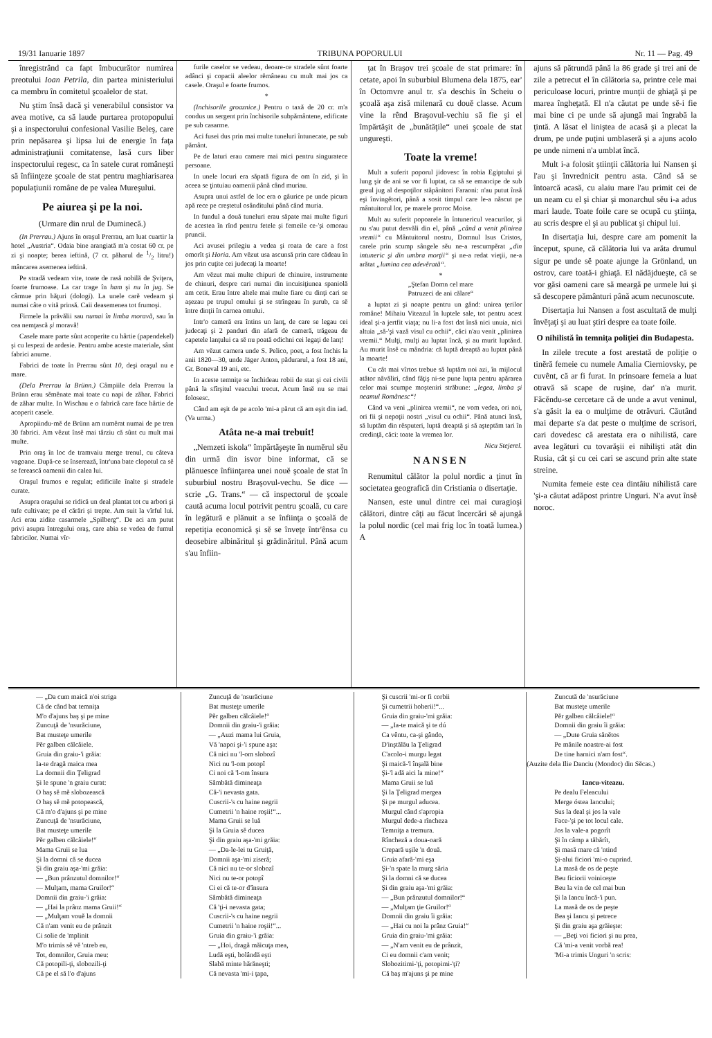19/31 Ianuarie 1897 TRIBUNA POPORULUI Nr. 11 — Pag. 49
înregistrând ca fapt îmbucurător numirea preotului Ioan Petrila, din partea ministeriului ca membru în comitetul şcoalelor de stat.
Nu ştim însă dacă şi venerabilul consistor va avea motive, ca să laude purtarea protopopului şi a inspectorului confesional Vasilie Beleş, care prin nepăsarea şi lipsa lui de energie în faţa administraţiunii comitatense, lasă curs liber inspectorului regesc, ca în satele curat româneşti să înfiinţeze şcoale de stat pentru maghiarisarea populaţiunii române de pe valea Mureşului.
Pe aiurea şi pe la noi.
(Urmare din nrul de Duminecă.)
(In Prerrau.) Ajuns în oraşul Prerrau, am luat cuartir la hotel „Austria“. Odaia bine arangiată m'a costat 60 cr. pe zi şi noapte; berea ieftină, (7 cr. păharul de 1/2 litru!) mâncarea asemenea ieftină.
Pe stradă vedeam vite, toate de rasă nobilă de Şviţera, foarte frumoase. La car trage în ham şi nu în jug. Se cârmue prin hăţuri (dologi). La unele carĕ vedeam şi numai câte o vită prinsă. Caii deasemenea tot frumoşi.
Firmele la prăvălii sau numai în limba moravă, sau în cea nemţască şi moravă!
Casele mare parte sûnt acoperite cu hârtie (papendekel) şi cu lespezi de ardesie. Pentru ambe aceste materiale, sânt fabrici anume.
Fabrici de toate în Prerrau sûnt 10, deşi oraşul nu e mare.
(Dela Prerrau la Brünn.) Câmpiile dela Prerrau la Brünn erau sĕmĕnate mai toate cu napi de zăhar. Fabrici de zăhar multe. In Wischau e o fabrică care face hârtie de acoperit casele.
Apropiindu-mĕ de Brünn am numĕrat numai de pe tren 30 fabrici. Am vĕzut însĕ mai târziu că sûnt cu mult mai multe.
Prin oraş în loc de tramvaiu merge trenul, cu câteva vagoane. După-ce se înserează, într'una bate clopotul ca sĕ se ferească oamenii din calea lui.
Oraşul frumos e regulat; edificiile înalte şi stradele curate.
Asupra oraşului se ridică un deal plantat tot cu arbori şi tufe cultivate; pe el cărări şi trepte. Am suit la vîrful lui. Aci erau zidite casarmele „Spilberg“. De aci am putut privi asupra întregului oraş, care abia se vedea de fumul fabricilor. Numai vîr-
furile caselor se vedeau, deoare-ce stradele sûnt foarte adânci şi copacii aleelor rĕmâneau cu mult mai jos ca casele. Oraşul e foarte frumos.
*
(Inchisorile groaznice.) Pentru o taxă de 20 cr. m'a condus un sergent prin închisorile subpământene, edificate pe sub casarme.
Aci fusei dus prin mai multe tuneluri întunecate, pe sub pământ.
Pe de laturi erau camere mai mici pentru singuratece persoane.
In unele locuri era săpată figura de om în zid, şi în aceea se ţintuiau oamenii până când muriau.
Asupra unui astfel de loc era o gâurice pe unde picura apă rece pe creştetul osânditului până când muria.
In fundul a două tuneluri erau săpate mai multe figuri de acestea în rînd pentru fetele şi femeile ce-'şi omorau pruncii.
Aci avusei prilegiu a vedea şi roata de care a fost omorît şi Horia. Am vĕzut usa ascunsă prin care cădeau în jos prin cuţite cei judecaţi la moarte!
Am vĕzut mai multe chipuri de chinuire, instrumente de chinuri, despre cari numai din incuisiţiunea spaniolă am cetit. Erau între altele mai multe fiare cu dinţi cari se aşezau pe trupul omului şi se strîngeau în şurub, ca sĕ între dinţii în carnea omului.
Intr'o cameră era întins un lanţ, de care se legau cei judecaţi şi 2 panduri din afară de cameră, trăgeau de capetele lanţului ca sĕ nu poată odichni cei legaţi de lanţ!
Am vĕzut camera unde S. Pelico, poet, a fost închis la anii 1820—30, unde Jäger Anton, pădurarul, a fost 18 ani, Gr. Boneval 19 ani, etc.
In aceste temniţe se închideau robii de stat şi cei civili până la sfîrşitul veacului trecut. Acum însĕ nu se mai folosesc.
Când am eşit de pe acolo 'mi-a părut că am eşit din iad. (Va urma.)
Atâta ne-a mai trebuit!
„Nemzeti iskola“ împărtăşeşte în numĕrul sĕu din urmă din isvor bine informat, că se plănuesce înfiinţarea unei nouĕ şcoale de stat în suburbiul nostru Braşovul-vechu. Se dice — scrie „G. Trans.“ — că inspectorul de şcoale caută acuma locul potrivit pentru şcoală, cu care în legătură e plănuit a se înfiinţa o şcoală de repetiţia economică şi sĕ se înveţe într'ênsa cu deosebire albinăritul şi grădinăritul. Până acum s'au înfiin-
ţat în Braşov trei şcoale de stat primare: în cetate, apoi în suburbiul Blumena dela 1875, ear' în Octomvre anul tr. s'a deschis în Scheiu o şcoală aşa zisă milenară cu douĕ classe. Acum vine la rênd Braşovul-vechiu să fie şi el împărtăşit de „bunătăţile“ unei şcoale de stat ungureşti.
Toate la vreme!
Mult a suferit poporul jidovesc în robia Egiptului şi lung şir de ani se vor fi luptat, ca să se emancipe de sub greul jug al despoţilor stăpânitori Faraoni: n'au putut însă eşi învingĕtori, până a sosit timpul care le-a născut pe mântuitorul lor, pe marele proroc Moise.
Mult au suferit popoarele în întunericul veacurilor, şi nu s'au putut desvăli din el, până „când a venit plinirea vremii“ cu Mântuitorul nostru, Domnul Isus Cristos, carele prin scump sângele sĕu ne-a rescumpĕrat „din intuneric şi din umbra morţii“ şi ne-a redat vieţii, ne-a arătat „lumina cea adevĕrată“.
*
„Ştefan Domn cel mare
Patruzeci de ani călare“
a luptat zi şi noapte pentru un gând: unirea ţerilor române! Mihaiu Viteazul în luptele sale, tot pentru acest ideal şi-a jertfit viaţa; nu li-a fost dat însă nici unuia, nici altuia „să-'şi vază visul cu ochii“, căci n'au venit „plinirea vremii.“ Mulţi, mulţi au luptat încă, şi au murit luptând. Au murit însĕ cu mândria: că luptă dreaptă au luptat până la moarte!
Cu cât mai vîrtos trebue să luptăm noi azi, în mijlocul atâtor năvăliri, când făţiş ni-se pune lupta pentru apărarea celor mai scumpe moşteniri străbune: „legea, limba şi neamul Românesc“!
Când va veni „plinirea vremii“, ne vom vedea, ori noi, ori fii şi nepoţii nostri „visul cu ochii“. Până atunci însă, să luptăm din rĕsputeri, luptă dreaptă şi să aşteptăm tari în credinţă, căci: toate la vremea lor.
Nicu Stejerel.
NANSEN
Renumitul călător la polul nordic a ţinut în societatea geografică din Cristiania o disertaţie.
Nansen, este unul dintre cei mai curagioşi călători, dintre câţi au făcut încercări sĕ ajungă la polul nordic (cel mai frig loc în toată lumea.) A
ajuns să pătrundă până la 86 grade şi trei ani de zile a petrecut el în călătoria sa, printre cele mai periculoase locuri, printre munţii de ghiaţă şi pe marea îngheţată. El n'a căutat pe unde sĕ-i fie mai bine ci pe unde să ajungă mai îngrabă la ţintă. A lăsat el liniştea de acasă şi a plecat la drum, pe unde puţini umblaseră şi a ajuns acolo pe unde nimeni n'a umblat încă.
Mult i-a folosit ştiinţii călătoria lui Nansen şi l'au şi învrednicit pentru asta. Când să se întoarcă acasă, cu alaiu mare l'au primit cei de un neam cu el şi chiar şi monarchul sĕu i-a adus mari laude. Toate foile care se ocupă cu ştiinţa, au scris despre el şi au publicat şi chipul lui.
In disertaţia lui, despre care am pomenit la început, spune, că călătoria lui va arăta drumul sigur pe unde sĕ poate ajunge la Grönland, un ostrov, care toată-i ghiaţă. El nădăjdueşte, că se vor găsi oameni care să meargă pe urmele lui şi să descopere pământuri până acum necunoscute.
Disertaţia lui Nansen a fost ascultată de mulţi învĕţaţi şi au luat ştiri despre ea toate foile.
O nihilistă în temniţa poliţiei din Budapesta.
In zilele trecute a fost arestată de poliţie o tinĕră femeie cu numele Amalia Cierniovsky, pe cuvênt, că ar fi furat. In prinsoare femeia a luat otravă să scape de ruşine, dar' n'a murit. Făcĕndu-se cercetare că de unde a avut veninul, s'a găsit la ea o mulţime de otrăvuri. Căutând mai departe s'a dat peste o mulţime de scrisori, cari dovedesc că arestata era o nihilistă, care avea legături cu tovarăşii ei nihilişti atât din Rusia, cât şi cu cei cari se ascund prin alte state streine.
Numita femeie este cea dintâiu nihilistă care 'şi-a căutat adăpost printre Unguri. N'a avut însĕ noroc.
— „Da cum maică n'oi striga
Că de când bat temniţa
M'o d'ajuns baş şi pe mine
Zuncuţă de 'nsurăciune,
Bat musteţe umerile
Pĕr galben călcâiele.
Gruia din graiu-'i grăia:
Ia-te dragă maica mea
La domnii din Ţeligrad
Şi le spune 'n graiu curat:
O baş sĕ mĕ slobozească
O baş sĕ mĕ potopească,
Că m'o d'ajuns şi pe mine
Zuncuţă de 'nsurăciune,
Bat musteţe umerile
Pĕr galben călcâiele!“
Mama Gruii se lua
Şi la domni că se ducea
Şi din graiu aşa-'mi grăia:
— „Bun prânzutul domnilor!“
— Mulţam, mama Gruilor!“
Domnii din graiu-'i grăia:
— „Hai la prânz mama Gruii!“
— „Mulţam vouĕ la domnii
Că n'am venit eu de prânzit
Ci solie de 'mplinit
M'o trimis sĕ vĕ 'ntreb eu,
Tot, domnilor, Gruia meu:
Că potopili-ţi, slobozili-ţi
Că pe el să l'o d'ajuns
Zuncuţă de 'nsurăciune
Bat musteţe umerile
Pĕr galben călcâiele!“
Domnii din graiu-'i grăia:
— „Auzi mama lui Gruia,
Vă 'napoi şi-'i spune aşa:
Că nici nu 'l-om slobozî
Nici nu 'l-om potopî
Ci noi că 'l-om însura
Sâmbătă dimineaţa
Că-'i nevasta gata.
Cuscrii-'s cu haine negrii
Cumetrii 'n haine roşii!“...
Mama Gruii se luă
Şi la Gruia sĕ ducea
Şi din graiu aşa-'mi grăia:
— „Da-le-lei tu Gruiţă,
Domnii aşa-'mi ziseră;
Că nici nu te-or slobozî
Nici nu te-or potopî
Ci ei că te-or d'însura
Sâmbătă dimineaţa
Că 'ţi-i nevasta gata;
Cuscrii-'s cu haine negrii
Cumetrii 'n haine roşii!“...
Gruia din graiu-'i grăia:
— „Hoi, dragă măicuţa mea,
Ludă eşti, bolândă eşti
Slabă minte hărăneşti;
Că nevasta 'mi-i ţapa,
Şi cuscrii 'mi-or fi corbii
Şi cumetrii hoherii!“...
Gruia din graiu-'mi grăia:
— „Ia-te maică şi te dú
Ca vêntu, ca-şi gândo,
D'inştălău la Ţeligrad
C'acolo-i murgu legat
Şi maică-'l înşală bine
Şi-'l adă aici la mine!“
Mama Gruii se luă
Şi la Ţeligrad mergea
Şi pe murgul aducea.
Murgul când s'apropia
Murgul dede-a rîncheza
Temniţa a tremura.
Rîncheză a doua-oară
Crepară uşile 'n două.
Gruia afară-'mi eşa
Şi-'n spate la murg săria
Şi la domni că se ducea
Şi din graiu aşa-'mi grăia:
— „Bun prânzutul domnilor!“
— „Mulţam ţie Gruilor!“
Domnii din graiu îi grăia:
— „Hai cu noi la prânz Gruia!“
Gruia din graiu-'mi grăia:
— „N'am venit eu de prânzit,
Ci eu domnii c'am venit;
Slobozitimi-'ţi, potopimi-'ţi?
Că baş m'ajuns şi pe mine
Zuncută de 'nsurăciune
Bat musteţe umerile
Pĕr galben călcâiele!“
Domnii din graiu îi grăia:
— „Dute Gruia sănĕtos
Pe mânile noastre-ai fost
De tine harnici n'am fost“.
(Auzite dela Ilie Danciu (Mondoc) din Sĕcas.)
Iancu-viteazu.
Pe dealu Feleacului
Merge óstea Iancului;
Sus la deal şi jos la vale
Face-'şi pe tot locul cale.
Jos la vale-a pogorît
Şi în câmp a tăbărît,
Şi masă mare că 'ntind
Şi-alui ficiori 'mi-o cuprind.
La masă de os de peşte
Beu ficiorii voiniceşte
Beu la vin de cel mai bun
Şi la Iancu încă-'i pun.
La masă de os de peşte
Bea şi Iancu şi petrece
Şi din graiu aşa grăieşte:
— „Beţi voi ficiori şi nu prea,
Că 'mi-a venit vorbă rea!
'Mi-a trimis Unguri 'n scris: